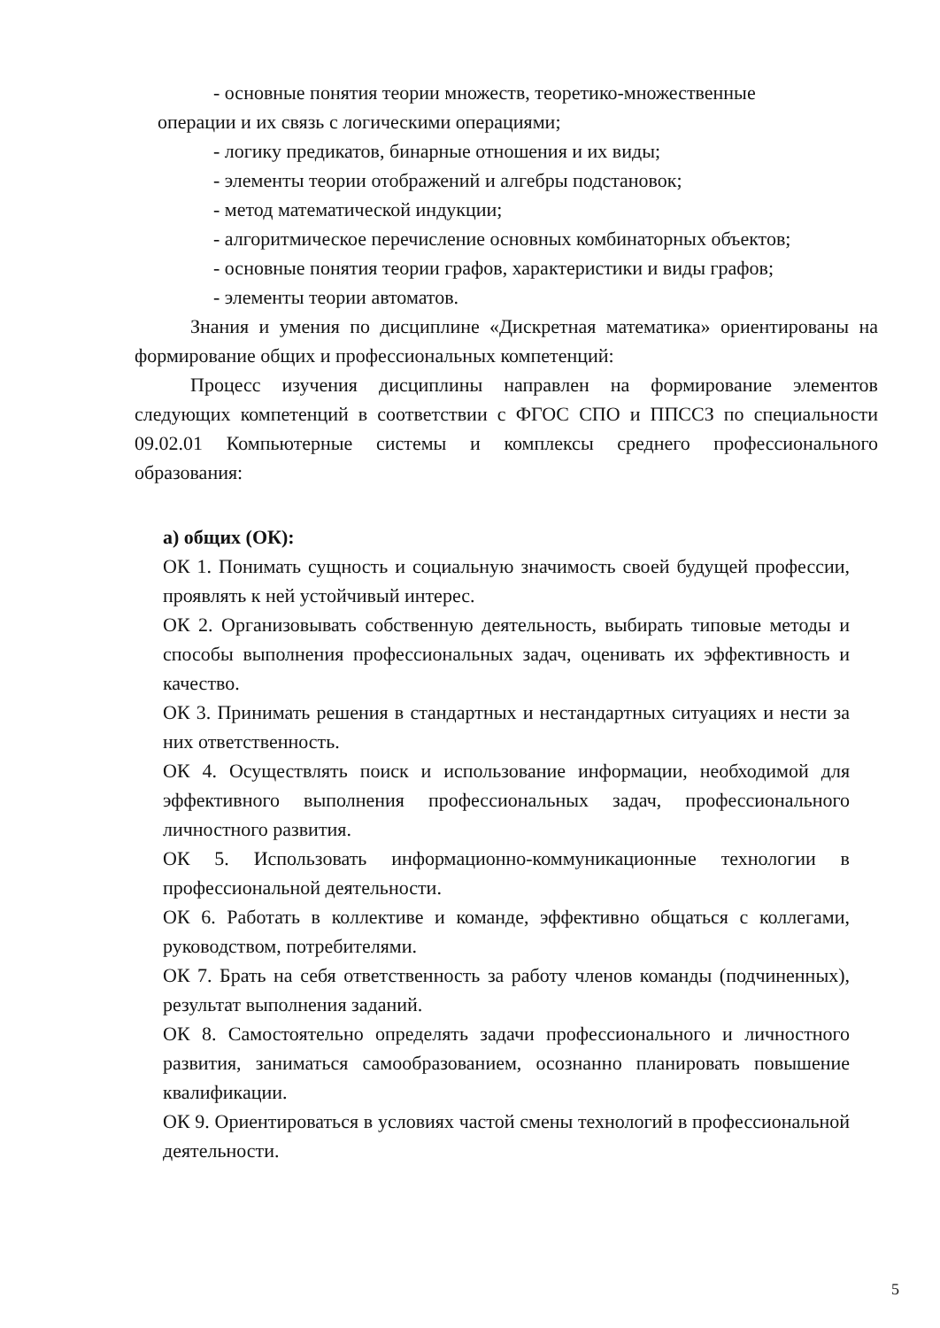- основные понятия теории множеств, теоретико-множественные
операции и их связь с логическими операциями;
- логику предикатов, бинарные отношения и их виды;
- элементы теории отображений и алгебры подстановок;
- метод математической индукции;
- алгоритмическое перечисление основных комбинаторных объектов;
- основные понятия теории графов, характеристики и виды графов;
- элементы теории автоматов.
Знания и умения по дисциплине «Дискретная математика» ориентированы на формирование общих и профессиональных компетенций:
Процесс изучения дисциплины направлен на формирование элементов следующих компетенций в соответствии с ФГОС СПО и ППССЗ по специальности 09.02.01 Компьютерные системы и комплексы среднего профессионального образования:
а) общих (ОК):
ОК 1. Понимать сущность и социальную значимость своей будущей профессии, проявлять к ней устойчивый интерес.
ОК 2. Организовывать собственную деятельность, выбирать типовые методы и способы выполнения профессиональных задач, оценивать их эффективность и качество.
ОК 3. Принимать решения в стандартных и нестандартных ситуациях и нести за них ответственность.
ОК 4. Осуществлять поиск и использование информации, необходимой для эффективного выполнения профессиональных задач, профессионального личностного развития.
ОК 5. Использовать информационно-коммуникационные технологии в профессиональной деятельности.
ОК 6. Работать в коллективе и команде, эффективно общаться с коллегами, руководством, потребителями.
ОК 7. Брать на себя ответственность за работу членов команды (подчиненных), результат выполнения заданий.
ОК 8. Самостоятельно определять задачи профессионального и личностного развития, заниматься самообразованием, осознанно планировать повышение квалификации.
ОК 9. Ориентироваться в условиях частой смены технологий в профессиональной деятельности.
5